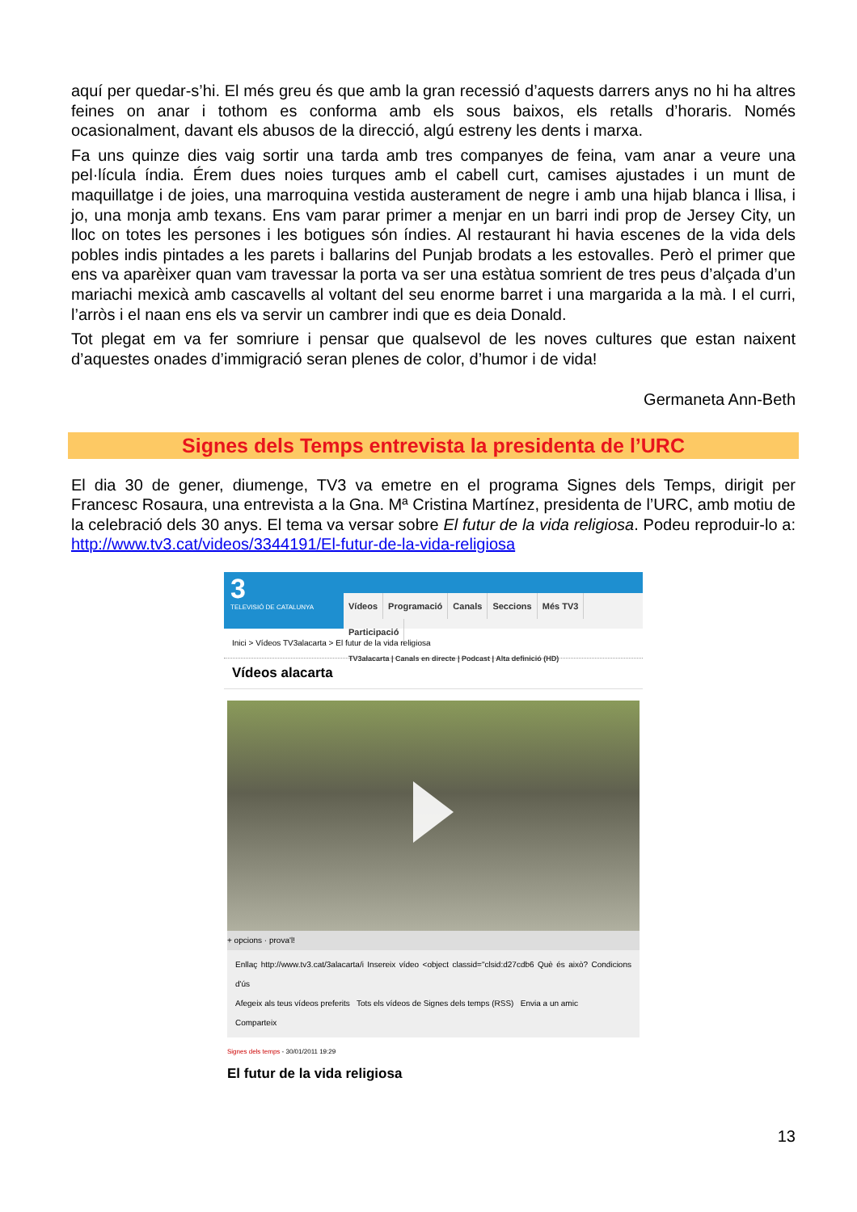aquí per quedar-s’hi. El més greu és que amb la gran recessió d’aquests darrers anys no hi ha altres feines on anar i tothom es conforma amb els sous baixos, els retalls d’horaris. Només ocasionalment, davant els abusos de la direcció, algú estreny les dents i marxa.
Fa uns quinze dies vaig sortir una tarda amb tres companyes de feina, vam anar a veure una pel·lícula índia. Érem dues noies turques amb el cabell curt, camises ajustades i un munt de maquillatge i de joies, una marroquina vestida austerament de negre i amb una hijab blanca i llisa, i jo, una monja amb texans. Ens vam parar primer a menjar en un barri indi prop de Jersey City, un lloc on totes les persones i les botigues són índies. Al restaurant hi havia escenes de la vida dels pobles indis pintades a les parets i ballarins del Punjab brodats a les estovalles. Però el primer que ens va aparèixer quan vam travessar la porta va ser una estàtua somrient de tres peus d’alçada d’un mariachi mexicà amb cascavells al voltant del seu enorme barret i una margarida a la mà. I el curri, l’arròs i el naan ens els va servir un cambrer indi que es deia Donald.
Tot plegat em va fer somriure i pensar que qualsevol de les noves cultures que estan naixent d’aquestes onades d’immigració seran plenes de color, d’humor i de vida!
Germaneta Ann-Beth
Signes dels Temps entrevista la presidenta de l’URC
El dia 30 de gener, diumenge, TV3 va emetre en el programa Signes dels Temps, dirigit per Francesc Rosaura, una entrevista a la Gna. Mª Cristina Martínez, presidenta de l’URC, amb motiu de la celebració dels 30 anys. El tema va versar sobre El futur de la vida religiosa. Podeu reproduir-lo a: http://www.tv3.cat/videos/3344191/El-futur-de-la-vida-religiosa
3
TELEVISIÓ DE CATALUNYA
Vídeos Programació Canals Seccions Més TV3 Participació
TV3alacarta | Canals en directe | Podcast | Alta definició (HD)
Inici > Vídeos TV3alacarta > El futur de la vida religiosa
Vídeos alacarta
+ opcions · prova'l!
Enllaç http://www.tv3.cat/3alacarta/i Insereix vídeo <object classid="clsid:d27cdb6 Què és això? Condicions d'ús
Afegeix als teus vídeos preferits Tots els vídeos de Signes dels temps (RSS) Envia a un amic
Comparteix
Signes dels temps - 30/01/2011 19:29
El futur de la vida religiosa
13